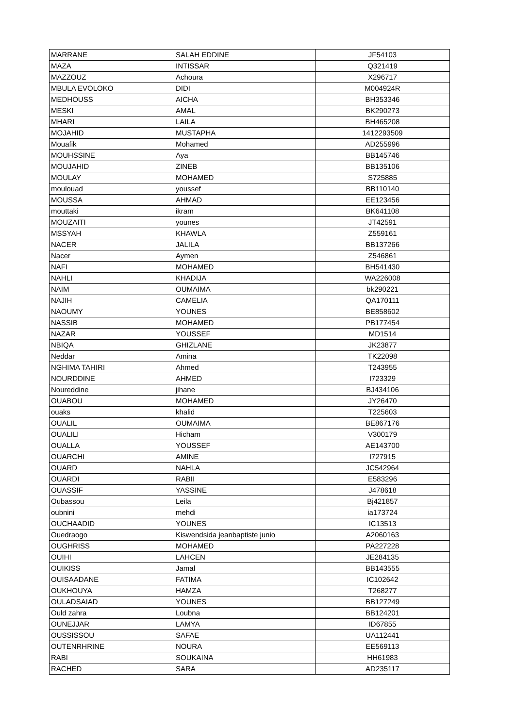| MARRANE | SALAH EDDINE | JF54103 |
| MAZA | INTISSAR | Q321419 |
| MAZZOUZ | Achoura | X296717 |
| MBULA EVOLOKO | DIDI | M004924R |
| MEDHOUSS | AICHA | BH353346 |
| MESKI | AMAL | BK290273 |
| MHARI | LAILA | BH465208 |
| MOJAHID | MUSTAPHA | 1412293509 |
| Mouafik | Mohamed | AD255996 |
| MOUHSSINE | Aya | BB145746 |
| MOUJAHID | ZINEB | BB135106 |
| MOULAY | MOHAMED | S725885 |
| moulouad | youssef | BB110140 |
| MOUSSA | AHMAD | EE123456 |
| mouttaki | ikram | BK641108 |
| MOUZAITI | younes | JT42591 |
| MSSYAH | KHAWLA | Z559161 |
| NACER | JALILA | BB137266 |
| Nacer | Aymen | Z546861 |
| NAFI | MOHAMED | BH541430 |
| NAHLI | KHADIJA | WA226008 |
| NAIM | OUMAIMA | bk290221 |
| NAJIH | CAMELIA | QA170111 |
| NAOUMY | YOUNES | BE858602 |
| NASSIB | MOHAMED | PB177454 |
| NAZAR | YOUSSEF | MD1514 |
| NBIQA | GHIZLANE | JK23877 |
| Neddar | Amina | TK22098 |
| NGHIMA TAHIRI | Ahmed | T243955 |
| NOURDDINE | AHMED | I723329 |
| Noureddine | jihane | BJ434106 |
| OUABOU | MOHAMED | JY26470 |
| ouaks | khalid | T225603 |
| OUALIL | OUMAIMA | BE867176 |
| OUALILI | Hicham | V300179 |
| OUALLA | YOUSSEF | AE143700 |
| OUARCHI | AMINE | I727915 |
| OUARD | NAHLA | JC542964 |
| OUARDI | RABII | E583296 |
| OUASSIF | YASSINE | J478618 |
| Oubassou | Leila | Bj421857 |
| oubnini | mehdi | ia173724 |
| OUCHAADID | YOUNES | IC13513 |
| Ouedraogo | Kiswendsida jeanbaptiste junio | A2060163 |
| OUGHRISS | MOHAMED | PA227228 |
| OUIHI | LAHCEN | JE284135 |
| OUIKISS | Jamal | BB143555 |
| OUISAADANE | FATIMA | IC102642 |
| OUKHOUYA | HAMZA | T268277 |
| OULADSAIAD | YOUNES | BB127249 |
| Ould zahra | Loubna | BB124201 |
| OUNEJJAR | LAMYA | ID67855 |
| OUSSISSOU | SAFAE | UA112441 |
| OUTENRHRINE | NOURA | EE569113 |
| RABI | SOUKAINA | HH61983 |
| RACHED | SARA | AD235117 |